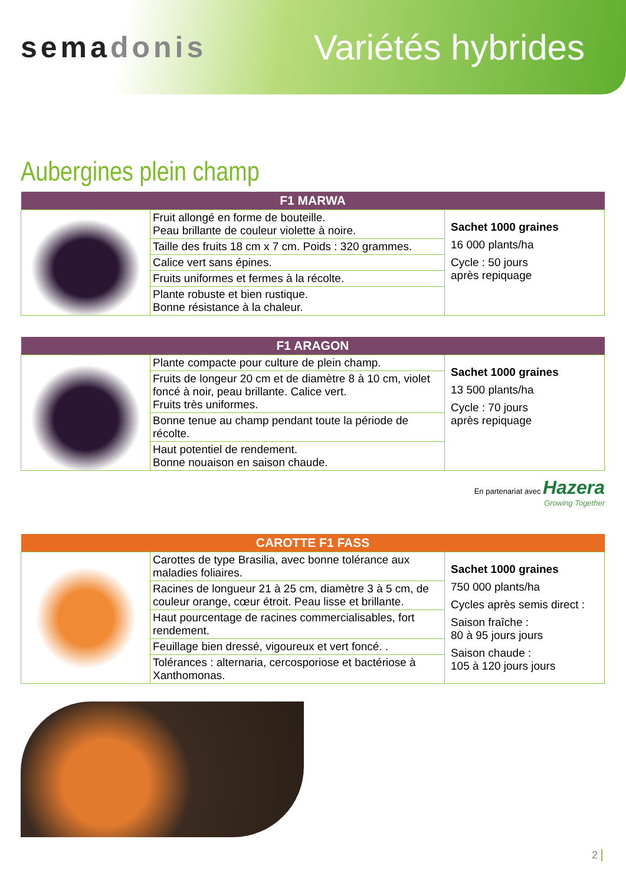semadonis
Variétés hybrides
Aubergines plein champ
| F1 MARWA | | |
| --- | --- | --- |
| | Fruit allongé en forme de bouteille. Peau brillante de couleur violette à noire. | Sachet 1000 graines 16 000 plants/ha Cycle : 50 jours après repiquage |
| | Taille des fruits 18 cm x 7 cm. Poids : 320 grammes. | |
| | Calice vert sans épines. | |
| | Fruits uniformes et fermes à la récolte. | |
| | Plante robuste et bien rustique. Bonne résistance à la chaleur. | |
| F1 ARAGON | | |
| --- | --- | --- |
| | Plante compacte pour culture de plein champ. | Sachet 1000 graines 13 500 plants/ha Cycle : 70 jours après repiquage |
| | Fruits de longeur 20 cm et de diamètre 8 à 10 cm, violet foncé à noir, peau brillante. Calice vert. Fruits très uniformes. | |
| | Bonne tenue au champ pendant toute la période de récolte. | |
| | Haut potentiel de rendement. Bonne nouaison en saison chaude. | |
En partenariat avec Hazera
Growing Together
| CAROTTE F1 FASS | | |
| --- | --- | --- |
| | Carottes de type Brasilia, avec bonne tolérance aux maladies foliaires. | Sachet 1000 graines 750 000 plants/ha Cycles après semis direct : Saison fraîche : 80 à 95 jours jours Saison chaude : 105 à 120 jours jours |
| | Racines de longueur 21 à 25 cm, diamètre 3 à 5 cm, de couleur orange, cœur étroit. Peau lisse et brillante. | |
| | Haut pourcentage de racines commercialisables, fort rendement. | |
| | Feuillage bien dressé, vigoureux et vert foncé. . | |
| | Tolérances : alternaria, cercosporiose et bactériose à Xanthomonas. | |
2